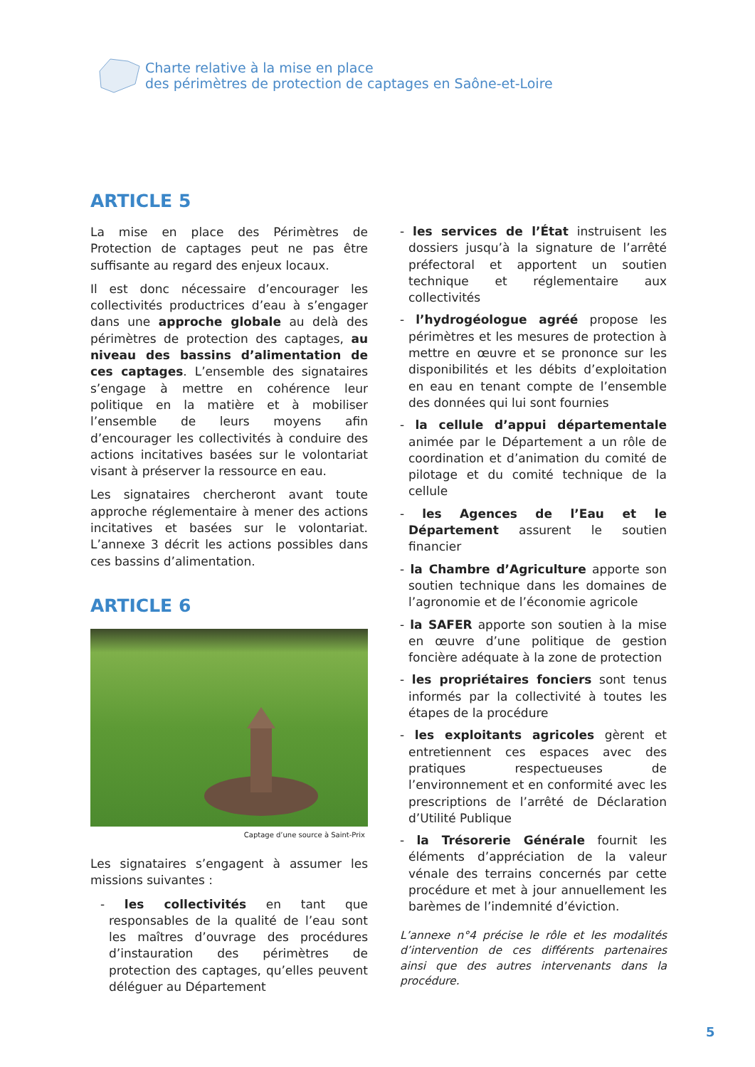Charte relative à la mise en place
des périmètres de protection de captages en Saône-et-Loire
ARTICLE 5
La mise en place des Périmètres de Protection de captages peut ne pas être suffisante au regard des enjeux locaux.
Il est donc nécessaire d’encourager les collectivités productrices d’eau à s’engager dans une approche globale au delà des périmètres de protection des captages, au niveau des bassins d’alimentation de ces captages. L’ensemble des signataires s’engage à mettre en cohérence leur politique en la matière et à mobiliser l’ensemble de leurs moyens afin d’encourager les collectivités à conduire des actions incitatives basées sur le volontariat visant à préserver la ressource en eau.
Les signataires chercheront avant toute approche réglementaire à mener des actions incitatives et basées sur le volontariat. L’annexe 3 décrit les actions possibles dans ces bassins d’alimentation.
ARTICLE 6
Captage d’une source à Saint-Prix
Les signataires s’engagent à assumer les missions suivantes :
- les collectivités en tant que responsables de la qualité de l’eau sont les maîtres d’ouvrage des procédures d’instauration des périmètres de protection des captages, qu’elles peuvent déléguer au Département
- les services de l’État instruisent les dossiers jusqu’à la signature de l’arrêté préfectoral et apportent un soutien technique et réglementaire aux collectivités
- l’hydrogéologue agréé propose les périmètres et les mesures de protection à mettre en œuvre et se prononce sur les disponibilités et les débits d’exploitation en eau en tenant compte de l’ensemble des données qui lui sont fournies
- la cellule d’appui départementale animée par le Département a un rôle de coordination et d’animation du comité de pilotage et du comité technique de la cellule
- les Agences de l’Eau et le Département assurent le soutien financier
- la Chambre d’Agriculture apporte son soutien technique dans les domaines de l’agronomie et de l’économie agricole
- la SAFER apporte son soutien à la mise en œuvre d’une politique de gestion foncière adéquate à la zone de protection
- les propriétaires fonciers sont tenus informés par la collectivité à toutes les étapes de la procédure
- les exploitants agricoles gèrent et entretiennent ces espaces avec des pratiques respectueuses de l’environnement et en conformité avec les prescriptions de l’arrêté de Déclaration d’Utilité Publique
- la Trésorerie Générale fournit les éléments d’appréciation de la valeur vénale des terrains concernés par cette procédure et met à jour annuellement les barèmes de l’indemnité d’éviction.
L’annexe n°4 précise le rôle et les modalités d’intervention de ces différents partenaires ainsi que des autres intervenants dans la procédure.
5